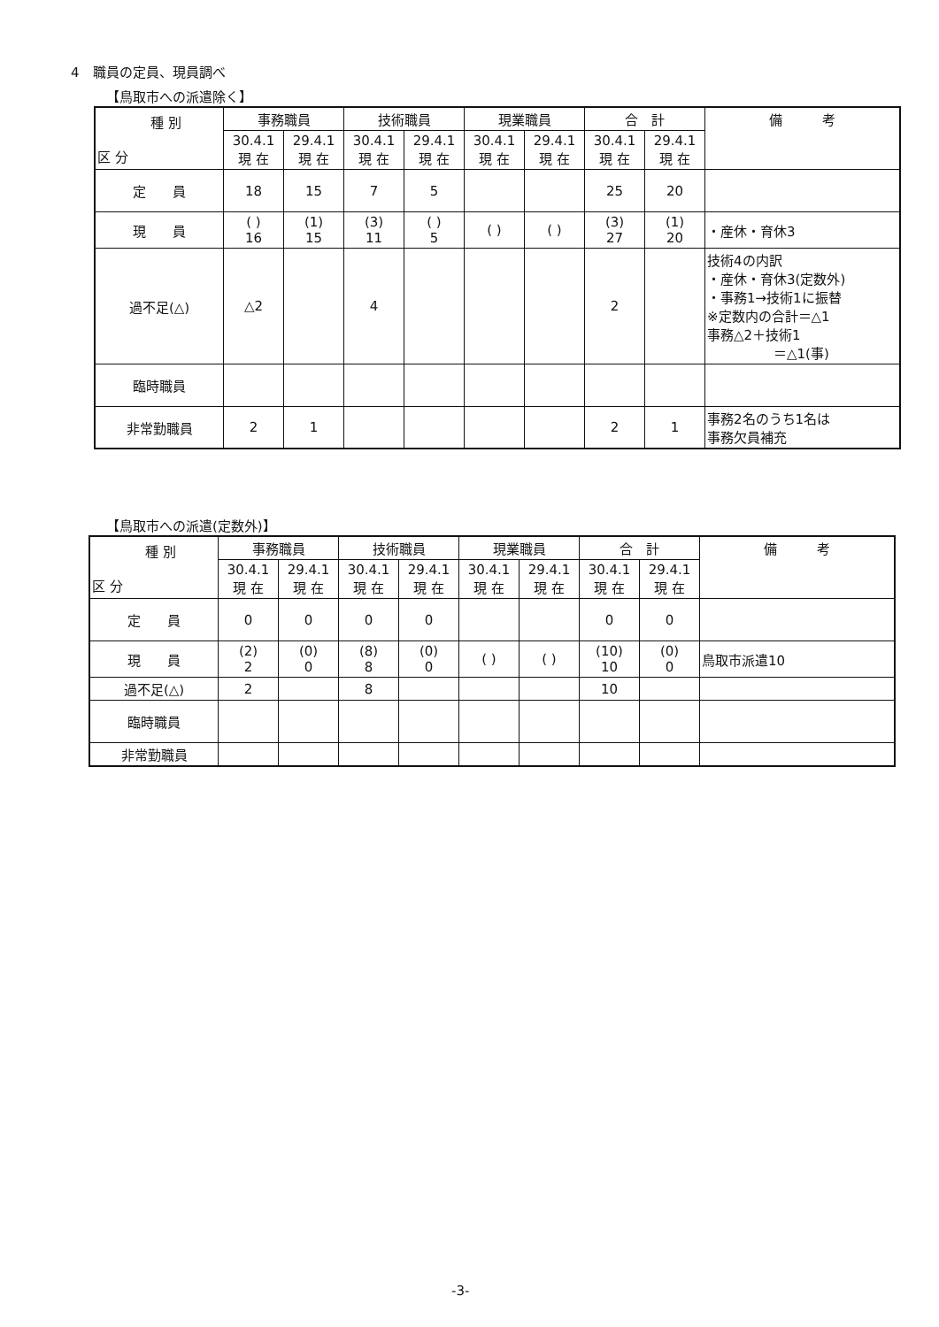4　職員の定員、現員調べ
【鳥取市への派遣除く】
| 種 別 区 分 | 事務職員 | | 技術職員 | | 現業職員 | | 合 計 | | 備 考 |
| --- | --- | --- | --- | --- | --- | --- | --- | --- | --- |
| | 30.4.1 現 在 | 29.4.1 現 在 | 30.4.1 現 在 | 29.4.1 現 在 | 30.4.1 現 在 | 29.4.1 現 在 | 30.4.1 現 在 | 29.4.1 現 在 | |
| 定 員 | 18 | 15 | 7 | 5 | | | 25 | 20 | |
| 現 員 | ( ) 16 | (1) 15 | (3) 11 | ( ) 5 | ( ) | ( ) | (3) 27 | (1) 20 | ・産休・育休3 |
| 過不足(△) | △2 | | 4 | | | | 2 | | 技術4の内訳 ・産休・育休3(定数外) ・事務1→技術1に振替 ※定数内の合計＝△1 事務△2＋技術1 ＝△1(事) |
| 臨時職員 | | | | | | | | | |
| 非常勤職員 | 2 | 1 | | | | | 2 | 1 | 事務2名のうち1名は 事務欠員補充 |
【鳥取市への派遣(定数外)】
| 種 別 区 分 | 事務職員 | | 技術職員 | | 現業職員 | | 合 計 | | 備 考 |
| --- | --- | --- | --- | --- | --- | --- | --- | --- | --- |
| | 30.4.1 現 在 | 29.4.1 現 在 | 30.4.1 現 在 | 29.4.1 現 在 | 30.4.1 現 在 | 29.4.1 現 在 | 30.4.1 現 在 | 29.4.1 現 在 | |
| 定 員 | 0 | 0 | 0 | 0 | | | 0 | 0 | |
| 現 員 | (2) 2 | (0) 0 | (8) 8 | (0) 0 | ( ) | ( ) | (10) 10 | (0) 0 | 鳥取市派遣10 |
| 過不足(△) | 2 | | 8 | | | | 10 | | |
| 臨時職員 | | | | | | | | | |
| 非常勤職員 | | | | | | | | | |
-3-